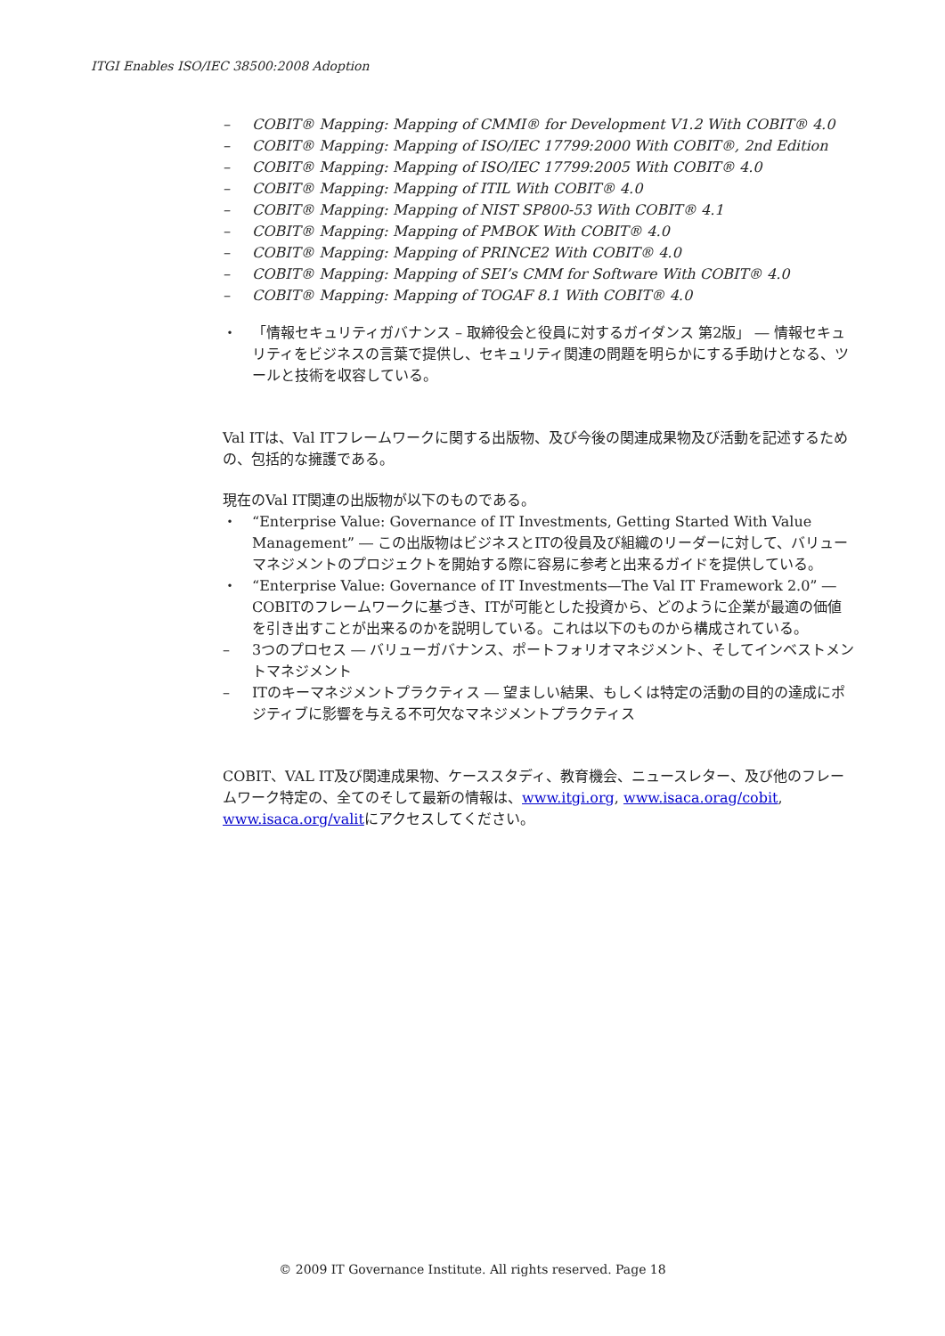ITGI Enables ISO/IEC 38500:2008 Adoption
– COBIT® Mapping: Mapping of CMMI® for Development V1.2 With COBIT® 4.0
– COBIT® Mapping: Mapping of ISO/IEC 17799:2000 With COBIT®, 2nd Edition
– COBIT® Mapping: Mapping of ISO/IEC 17799:2005 With COBIT® 4.0
– COBIT® Mapping: Mapping of ITIL With COBIT® 4.0
– COBIT® Mapping: Mapping of NIST SP800-53 With COBIT® 4.1
– COBIT® Mapping: Mapping of PMBOK With COBIT® 4.0
– COBIT® Mapping: Mapping of PRINCE2 With COBIT® 4.0
– COBIT® Mapping: Mapping of SEI’s CMM for Software With COBIT® 4.0
– COBIT® Mapping: Mapping of TOGAF 8.1 With COBIT® 4.0
・ 「情報セキュリティガバナンス – 取締役会と役員に対するガイダンス 第2版」 ― 情報セキュリティをビジネスの言葉で提供し、セキュリティ関連の問題を明らかにする手助けとなる、ツールと技術を収容している。
Val ITは、Val ITフレームワークに関する出版物、及び今後の関連成果物及び活動を記述するための、包括的な擁護である。
現在のVal IT関連の出版物が以下のものである。
・ “Enterprise Value: Governance of IT Investments, Getting Started With Value Management” ― この出版物はビジネスとITの役員及び組織のリーダーに対して、バリューマネジメントのプロジェクトを開始する際に容易に参考と出来るガイドを提供している。
・ “Enterprise Value: Governance of IT Investments—The Val IT Framework 2.0” ― COBITのフレームワークに基づき、ITが可能とした投資から、どのように企業が最適の価値を引き出すことが出来るのかを説明している。これは以下のものから構成されている。
– 3つのプロセス ― バリューガバナンス、ポートフォリオマネジメント、そしてインベストメントマネジメント
– ITのキーマネジメントプラクティス ― 望ましい結果、もしくは特定の活動の目的の達成にポジティブに影響を与える不可欠なマネジメントプラクティス
COBIT、VAL IT及び関連成果物、ケーススタディ、教育機会、ニュースレター、及び他のフレームワーク特定の、全てのそして最新の情報は、www.itgi.org, www.isaca.orag/cobit, www.isaca.org/valitにアクセスしてください。
© 2009 IT Governance Institute. All rights reserved. Page 18